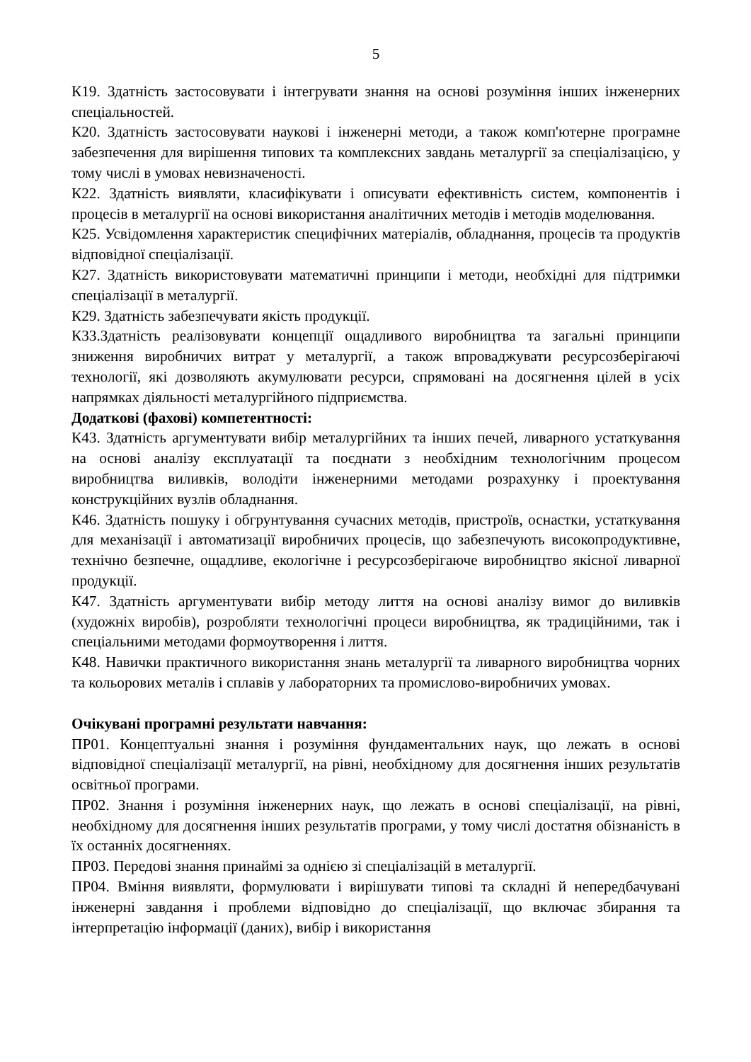5
К19. Здатність застосовувати і інтегрувати знання на основі розуміння інших інженерних спеціальностей.
К20. Здатність застосовувати наукові і інженерні методи, а також комп'ютерне програмне забезпечення для вирішення типових та комплексних завдань металургії за спеціалізацією, у тому числі в умовах невизначеності.
К22. Здатність виявляти, класифікувати і описувати ефективність систем, компонентів і процесів в металургії на основі використання аналітичних методів і методів моделювання.
К25. Усвідомлення характеристик специфічних матеріалів, обладнання, процесів та продуктів відповідної спеціалізації.
К27. Здатність використовувати математичні принципи і методи, необхідні для підтримки спеціалізації в металургії.
К29. Здатність забезпечувати якість продукції.
К33.Здатність реалізовувати концепції ощадливого виробництва та загальні принципи зниження виробничих витрат у металургії, а також впроваджувати ресурсозберігаючі технології, які дозволяють акумулювати ресурси, спрямовані на досягнення цілей в усіх напрямках діяльності металургійного підприємства.
Додаткові (фахові) компетентності:
К43. Здатність аргументувати вибір металургійних та інших печей, ливарного устаткування на основі аналізу експлуатації та поєднати з необхідним технологічним процесом виробництва виливків, володіти інженерними методами розрахунку і проектування конструкційних вузлів обладнання.
К46. Здатність пошуку і обгрунтування сучасних методів, пристроїв, оснастки, устаткування для механізації і автоматизації виробничих процесів, що забезпечують високопродуктивне, технічно безпечне, ощадливе, екологічне і ресурсозберігаюче виробництво якісної ливарної продукції.
К47. Здатність аргументувати вибір методу лиття на основі аналізу вимог до виливків (художніх виробів), розробляти технологічні процеси виробництва, як традиційними, так і спеціальними методами формоутворення і лиття.
К48. Навички практичного використання знань металургії та ливарного виробництва чорних та кольорових металів і сплавів у лабораторних та промислово-виробничих умовах.
Очікувані програмні результати навчання:
ПР01. Концептуальні знання і розуміння фундаментальних наук, що лежать в основі відповідної спеціалізації металургії, на рівні, необхідному для досягнення інших результатів освітньої програми.
ПР02. Знання і розуміння інженерних наук, що лежать в основі спеціалізації, на рівні, необхідному для досягнення інших результатів програми, у тому числі достатня обізнаність в їх останніх досягненнях.
ПР03. Передові знання принаймі за однією зі спеціалізацій в металургії.
ПР04. Вміння виявляти, формулювати і вирішувати типові та складні й непередбачувані інженерні завдання і проблеми відповідно до спеціалізації, що включає збирання та інтерпретацію інформації (даних), вибір і використання